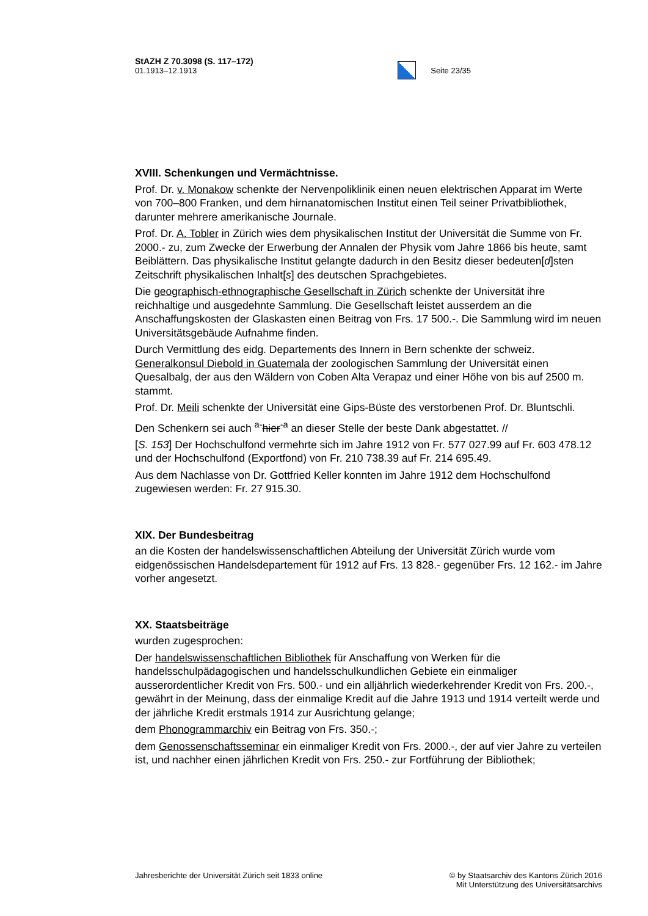StAZH Z 70.3098 (S. 117–172)
01.1913–12.1913
Seite 23/35
XVIII. Schenkungen und Vermächtnisse.
Prof. Dr. v. Monakow schenkte der Nervenpoliklinik einen neuen elektrischen Apparat im Werte von 700–800 Franken, und dem hirnanatomischen Institut einen Teil seiner Privatbibliothek, darunter mehrere amerikanische Journale.
Prof. Dr. A. Tobler in Zürich wies dem physikalischen Institut der Universität die Summe von Fr. 2000.- zu, zum Zwecke der Erwerbung der Annalen der Physik vom Jahre 1866 bis heute, samt Beiblättern. Das physikalische Institut gelangte dadurch in den Besitz dieser bedeuten[d]sten Zeitschrift physikalischen Inhalt[s] des deutschen Sprachgebietes.
Die geographisch-ethnographische Gesellschaft in Zürich schenkte der Universität ihre reichhaltige und ausgedehnte Sammlung. Die Gesellschaft leistet ausserdem an die Anschaffungskosten der Glaskasten einen Beitrag von Frs. 17 500.-. Die Sammlung wird im neuen Universitätsgebäude Aufnahme finden.
Durch Vermittlung des eidg. Departements des Innern in Bern schenkte der schweiz. Generalkonsul Diebold in Guatemala der zoologischen Sammlung der Universität einen Quesalbalg, der aus den Wäldern von Coben Alta Verapaz und einer Höhe von bis auf 2500 m. stammt.
Prof. Dr. Meili schenkte der Universität eine Gips-Büste des verstorbenen Prof. Dr. Bluntschli.
Den Schenkern sei auch <sup>a-</sup>hier<sup>-a</sup> an dieser Stelle der beste Dank abgestattet. //
[S. 153] Der Hochschulfond vermehrte sich im Jahre 1912 von Fr. 577 027.99 auf Fr. 603 478.12 und der Hochschulfond (Exportfond) von Fr. 210 738.39 auf Fr. 214 695.49.
Aus dem Nachlasse von Dr. Gottfried Keller konnten im Jahre 1912 dem Hochschulfond zugewiesen werden: Fr. 27 915.30.
XIX. Der Bundesbeitrag
an die Kosten der handelswissenschaftlichen Abteilung der Universität Zürich wurde vom eidgenössischen Handelsdepartement für 1912 auf Frs. 13 828.- gegenüber Frs. 12 162.- im Jahre vorher angesetzt.
XX. Staatsbeiträge
wurden zugesprochen:
Der handelswissenschaftlichen Bibliothek für Anschaffung von Werken für die handelsschulpädagogischen und handelsschulkundlichen Gebiete ein einmaliger ausserordentlicher Kredit von Frs. 500.- und ein alljährlich wiederkehrender Kredit von Frs. 200.-, gewährt in der Meinung, dass der einmalige Kredit auf die Jahre 1913 und 1914 verteilt werde und der jährliche Kredit erstmals 1914 zur Ausrichtung gelange;
dem Phonogrammarchiv ein Beitrag von Frs. 350.-;
dem Genossenschaftsseminar ein einmaliger Kredit von Frs. 2000.-, der auf vier Jahre zu verteilen ist, und nachher einen jährlichen Kredit von Frs. 250.- zur Fortführung der Bibliothek;
Jahresberichte der Universität Zürich seit 1833 online
© by Staatsarchiv des Kantons Zürich 2016
Mit Unterstützung des Universitätsarchivs